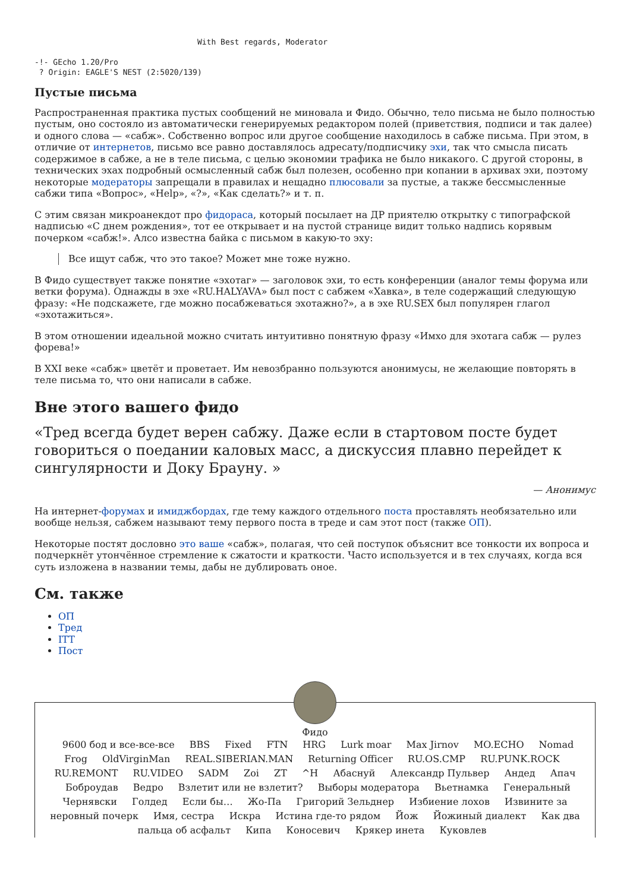With Best regards, Moderator

-!- GEcho 1.20/Pro
 ? Origin: EAGLE'S NEST (2:5020/139)
Пустые письма
Распространенная практика пустых сообщений не миновала и Фидо. Обычно, тело письма не было полностью пустым, оно состояло из автоматически генерируемых редактором полей (приветствия, подписи и так далее) и одного слова — «сабж». Собственно вопрос или другое сообщение находилось в сабже письма. При этом, в отличие от интернетов, письмо все равно доставлялось адресату/подписчику эхи, так что смысла писать содержимое в сабже, а не в теле письма, с целью экономии трафика не было никакого. С другой стороны, в технических эхах подробный осмысленный сабж был полезен, особенно при копании в архивах эхи, поэтому некоторые модераторы запрещали в правилах и нещадно плюсовали за пустые, а также бессмысленные сабжи типа «Вопрос», «Help», «?», «Как сделать?» и т. п.
С этим связан микроанекдот про фидораса, который посылает на ДР приятелю открытку с типографской надписью «С днем рождения», тот ее открывает и на пустой странице видит только надпись корявым почерком «сабж!». Алсо известна байка с письмом в какую-то эху:
Все ищут сабж, что это такое? Может мне тоже нужно.
В Фидо существует также понятие «эхотаг» — заголовок эхи, то есть конференции (аналог темы форума или ветки форума). Однажды в эхе «RU.HALYAVA» был пост с сабжем «Хавка», в теле содержащий следующую фразу: «Не подскажете, где можно посабжеваться эхотажно?», а в эхе RU.SEX был популярен глагол «эхотажиться».
В этом отношении идеальной можно считать интуитивно понятную фразу «Имхо для эхотага сабж — рулез форева!»
В XXI веке «сабж» цветёт и проветает. Им невозбранно пользуются анонимусы, не желающие повторять в теле письма то, что они написали в сабже.
Вне этого вашего фидо
«Тред всегда будет верен сабжу. Даже если в стартовом посте будет говориться о поедании каловых масс, а дискуссия плавно перейдет к сингулярности и Доку Брауну. »
— Анонимус
На интернет-форумах и имиджбордах, где тему каждого отдельного поста проставлять необязательно или вообще нельзя, сабжем называют тему первого поста в треде и сам этот пост (также ОП).
Некоторые постят дословно это ваше «сабж», полагая, что сей поступок объяснит все тонкости их вопроса и подчеркнёт утончённое стремление к сжатости и краткости. Часто используется и в тех случаях, когда вся суть изложена в названии темы, дабы не дублировать оное.
См. также
ОП
Тред
ITT
Пост
Фидо
9600 бод и все-все-все BBS Fixed FTN HRG Lurk moar Max Jirnov MO.ECHO Nomad Frog OldVirginMan REAL.SIBERIAN.MAN Returning Officer RU.OS.CMP RU.PUNK.ROCK RU.REMONT RU.VIDEO SADM Zoi ZT ^H Абаснуй Александр Пульвер Андед Апач Боброудав Ведро Взлетит или не взлетит? Выборы модератора Вьетнамка Генеральный Чернявски Голдед Если бы… Жо-Па Григорий Зельднер Избиение лохов Извините за неровный почерк Имя, сестра Искра Истина где-то рядом Йож Йожиный диалект Как два пальца об асфальт Кипа Коносевич Крякер инета Куковлев